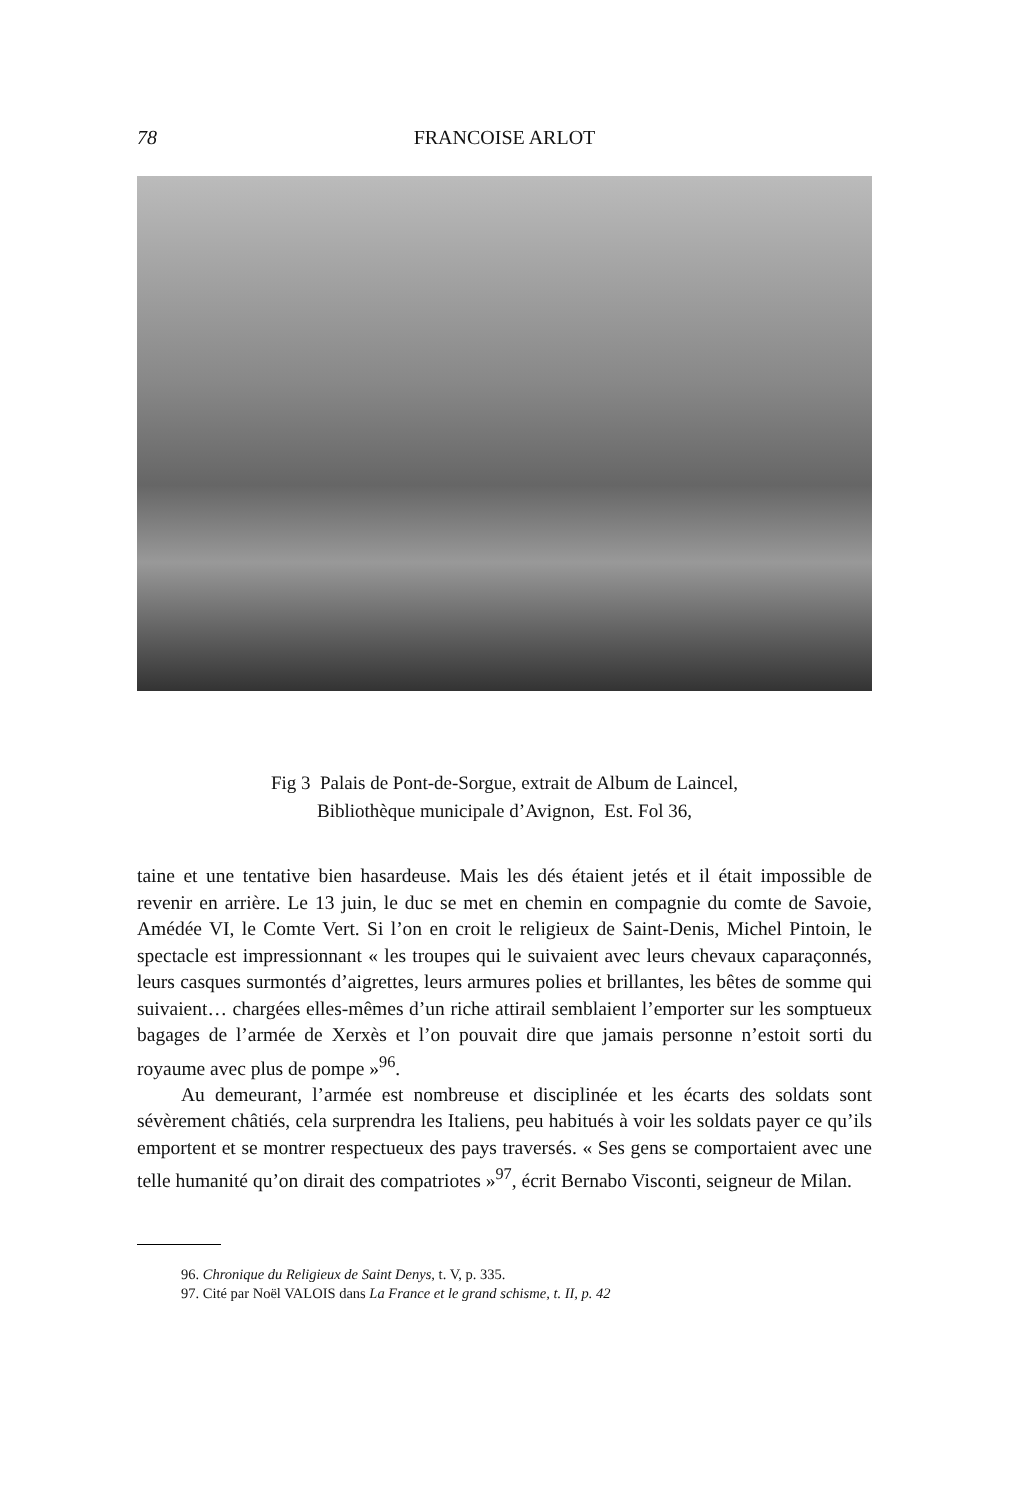78 FRANCOISE ARLOT
Fig 3 Palais de Pont-de-Sorgue, extrait de Album de Laincel,
Bibliothèque municipale d’Avignon, Est. Fol 36,
taine et une tentative bien hasardeuse. Mais les dés étaient jetés et il était impossible de revenir en arrière. Le 13 juin, le duc se met en chemin en compagnie du comte de Savoie, Amédée VI, le Comte Vert. Si l’on en croit le religieux de Saint-Denis, Michel Pintoin, le spectacle est impressionnant « les troupes qui le suivaient avec leurs chevaux caparaçonnés, leurs casques surmontés d’aigrettes, leurs armures polies et brillantes, les bêtes de somme qui suivaient… chargées elles-mêmes d’un riche attirail semblaient l’emporter sur les somptueux bagages de l’armée de Xerxès et l’on pouvait dire que jamais personne n’estoit sorti du royaume avec plus de pompe »<sup>96</sup>.
Au demeurant, l’armée est nombreuse et disciplinée et les écarts des soldats sont sévèrement châtiés, cela surprendra les Italiens, peu habitués à voir les soldats payer ce qu’ils emportent et se montrer respectueux des pays traversés. « Ses gens se comportaient avec une telle humanité qu’on dirait des compatriotes »<sup>97</sup>, écrit Bernabo Visconti, seigneur de Milan.
96. Chronique du Religieux de Saint Denys, t. V, p. 335.
97. Cité par Noël VALOIS dans La France et le grand schisme, t. II, p. 42